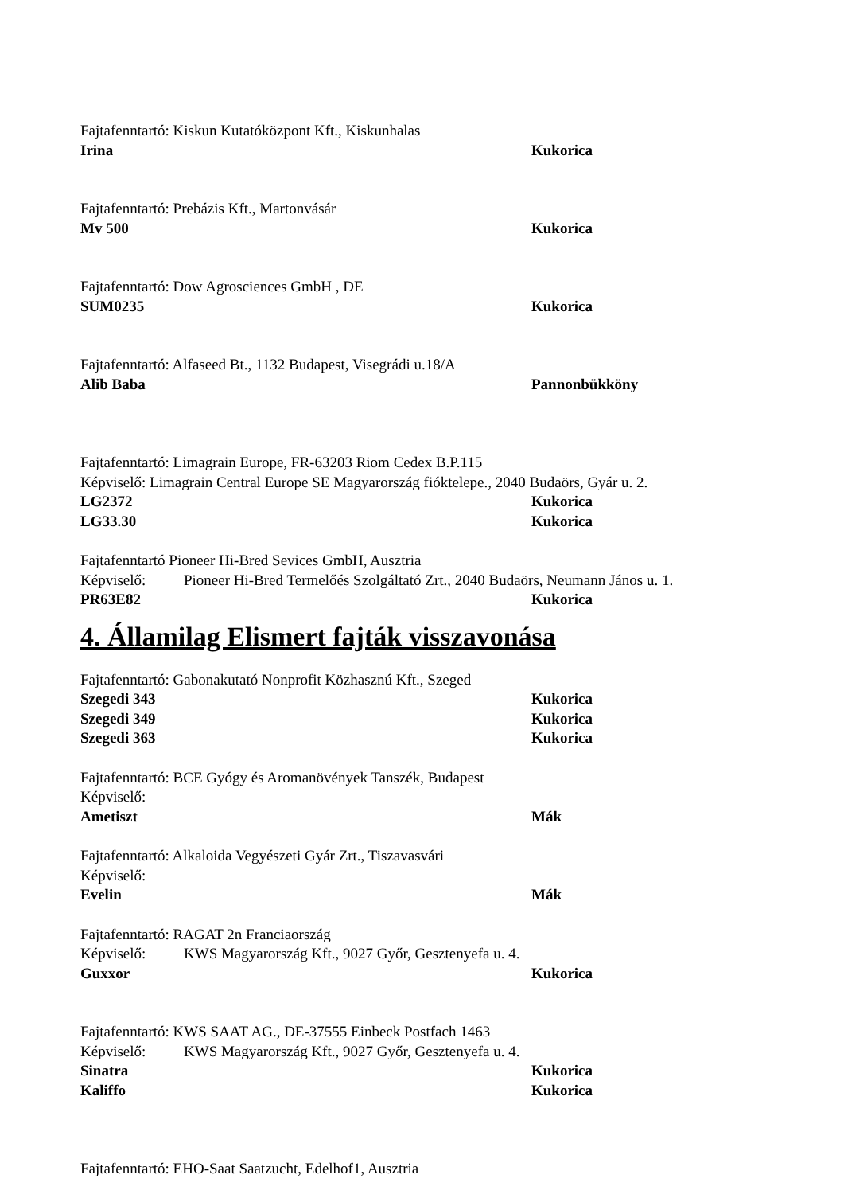Fajtafenntartó: Kiskun Kutatóközpont Kft., Kiskunhalas
Irina Kukorica
Fajtafenntartó: Prebázis Kft., Martonvásár
Mv 500 Kukorica
Fajtafenntartó: Dow Agrosciences GmbH , DE
SUM0235 Kukorica
Fajtafenntartó: Alfaseed Bt., 1132 Budapest, Visegrádi u.18/A
Alib Baba Pannonbükköny
Fajtafenntartó: Limagrain Europe, FR-63203 Riom Cedex B.P.115
Képviselő: Limagrain Central Europe SE Magyarország fióktelepe., 2040 Budaörs, Gyár u. 2.
LG2372 Kukorica
LG33.30 Kukorica
Fajtafenntartó Pioneer Hi-Bred Sevices GmbH, Ausztria
Képviselő: Pioneer Hi-Bred Termelőés Szolgáltató Zrt., 2040 Budaörs, Neumann János u. 1.
PR63E82 Kukorica
4. Államilag Elismert fajták visszavonása
Fajtafenntartó: Gabonakutató Nonprofit Közhasznú Kft., Szeged
Szegedi 343 Kukorica
Szegedi 349 Kukorica
Szegedi 363 Kukorica
Fajtafenntartó: BCE Gyógy és Aromanövények Tanszék, Budapest
Képviselő:
Ametiszt Mák
Fajtafenntartó: Alkaloida Vegyészeti Gyár Zrt., Tiszavasvári
Képviselő:
Evelin Mák
Fajtafenntartó: RAGAT 2n Franciaország
Képviselő: KWS Magyarország Kft., 9027 Győr, Gesztenyefa u. 4.
Guxxor Kukorica
Fajtafenntartó: KWS SAAT AG., DE-37555 Einbeck Postfach 1463
Képviselő: KWS Magyarország Kft., 9027 Győr, Gesztenyefa u. 4.
Sinatra Kukorica
Kaliffo Kukorica
Fajtafenntartó: EHO-Saat Saatzucht, Edelhof1, Ausztria